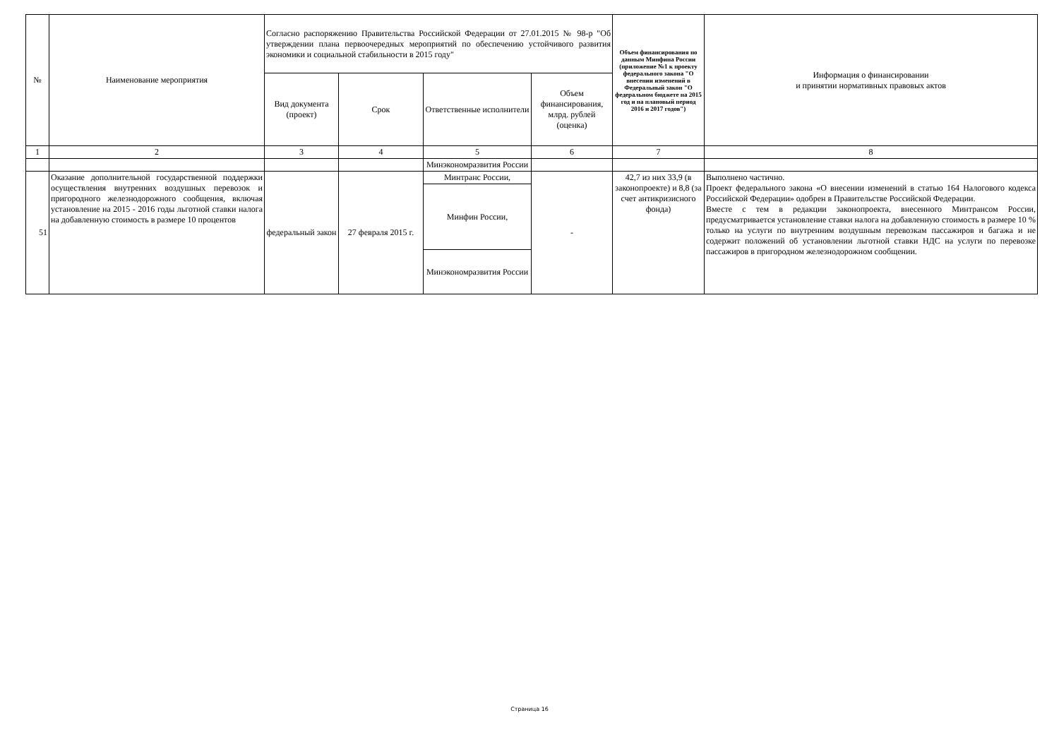| № | Наименование мероприятия | Согласно распоряжению Правительства Российской Федерации от 27.01.2015 № 98-р "Об утверждении плана первоочередных мероприятий по обеспечению устойчивого развития экономики и социальной стабильности в 2015 году" | | | | Объем финансирования по данным Минфина России (приложение №1 к проекту федерального закона "О внесении изменений в Федеральный закон "О федеральном бюджете на 2015 год и на плановый период 2016 и 2017 годов") | Информация о финансировании и принятии нормативных правовых актов |
| --- | --- | --- | --- | --- | --- | --- | --- |
| | | Вид документа (проект) | Срок | Ответственные исполнители | Объем финансирования, млрд. рублей (оценка) | | |
| 1 | 2 | 3 | 4 | 5 | 6 | 7 | 8 |
| | | | | Минэкономразвития России | | | |
| 51 | Оказание дополнительной государственной поддержки осуществления внутренних воздушных перевозок и пригородного железнодорожного сообщения, включая установление на 2015 - 2016 годы льготной ставки налога на добавленную стоимость в размере 10 процентов | федеральный закон | 27 февраля 2015 г. | Минтранс России, | - | 42,7 из них 33,9 (в законопроекте) и 8,8 (за счет антикризисного фонда) | Выполнено частично. Проект федерального закона «О внесении изменений в статью 164 Налогового кодекса Российской Федерации» одобрен в Правительстве Российской Федерации. Вместе с тем в редакции законопроекта, внесенного Минтрансом России, предусматривается установление ставки налога на добавленную стоимость в размере 10 % только на услуги по внутренним воздушным перевозкам пассажиров и багажа и не содержит положений об установлении льготной ставки НДС на услуги по перевозке пассажиров в пригородном железнодорожном сообщении. |
| | | | | Минфин России, | | | |
| | | | | Минэкономразвития России | | | |
Страница 16